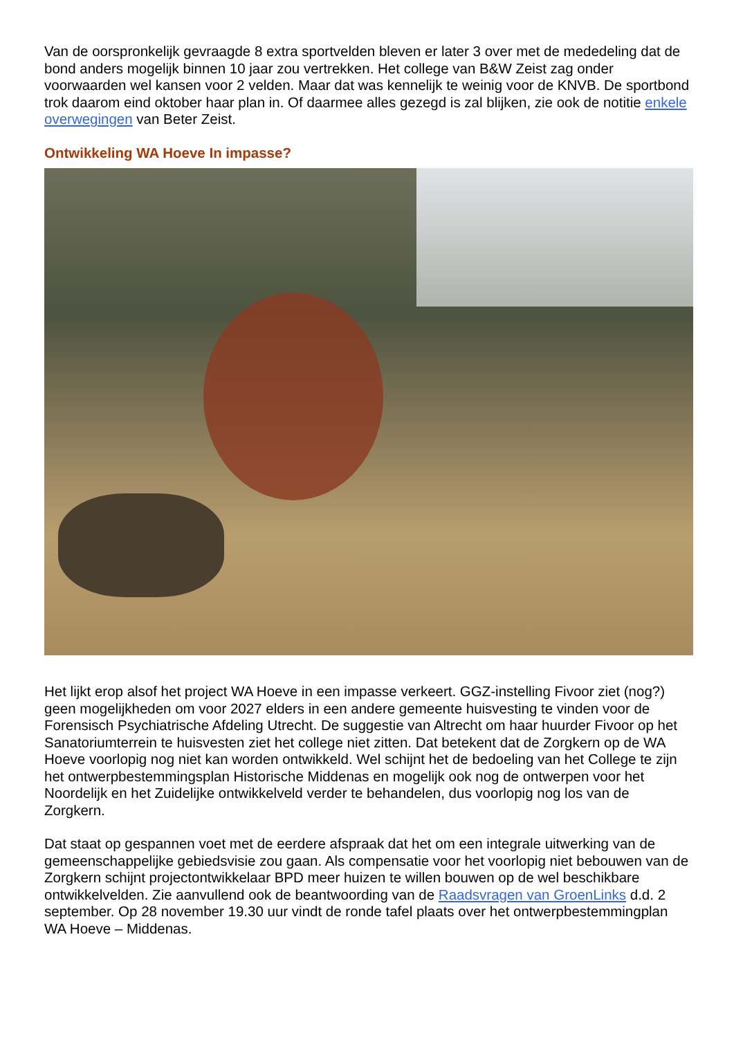Van de oorspronkelijk gevraagde 8 extra sportvelden bleven er later 3 over met de mededeling dat de bond anders mogelijk binnen 10 jaar zou vertrekken. Het college van B&W Zeist zag onder voorwaarden wel kansen voor 2 velden. Maar dat was kennelijk te weinig voor de KNVB. De sportbond trok daarom eind oktober haar plan in. Of daarmee alles gezegd is zal blijken, zie ook de notitie enkele overwegingen van Beter Zeist.
Ontwikkeling WA Hoeve In impasse?
Het lijkt erop alsof het project WA Hoeve in een impasse verkeert. GGZ-instelling Fivoor ziet (nog?) geen mogelijkheden om voor 2027 elders in een andere gemeente huisvesting te vinden voor de Forensisch Psychiatrische Afdeling Utrecht. De suggestie van Altrecht om haar huurder Fivoor op het Sanatoriumterrein te huisvesten ziet het college niet zitten. Dat betekent dat de Zorgkern op de WA Hoeve voorlopig nog niet kan worden ontwikkeld. Wel schijnt het de bedoeling van het College te zijn het ontwerpbestemmingsplan Historische Middenas en mogelijk ook nog de ontwerpen voor het Noordelijk en het Zuidelijke ontwikkelveld verder te behandelen, dus voorlopig nog los van de Zorgkern.
Dat staat op gespannen voet met de eerdere afspraak dat het om een integrale uitwerking van de gemeenschappelijke gebiedsvisie zou gaan. Als compensatie voor het voorlopig niet bebouwen van de Zorgkern schijnt projectontwikkelaar BPD meer huizen te willen bouwen op de wel beschikbare ontwikkelvelden. Zie aanvullend ook de beantwoording van de Raadsvragen van GroenLinks d.d. 2 september. Op 28 november 19.30 uur vindt de ronde tafel plaats over het ontwerpbestemmingplan WA Hoeve – Middenas.